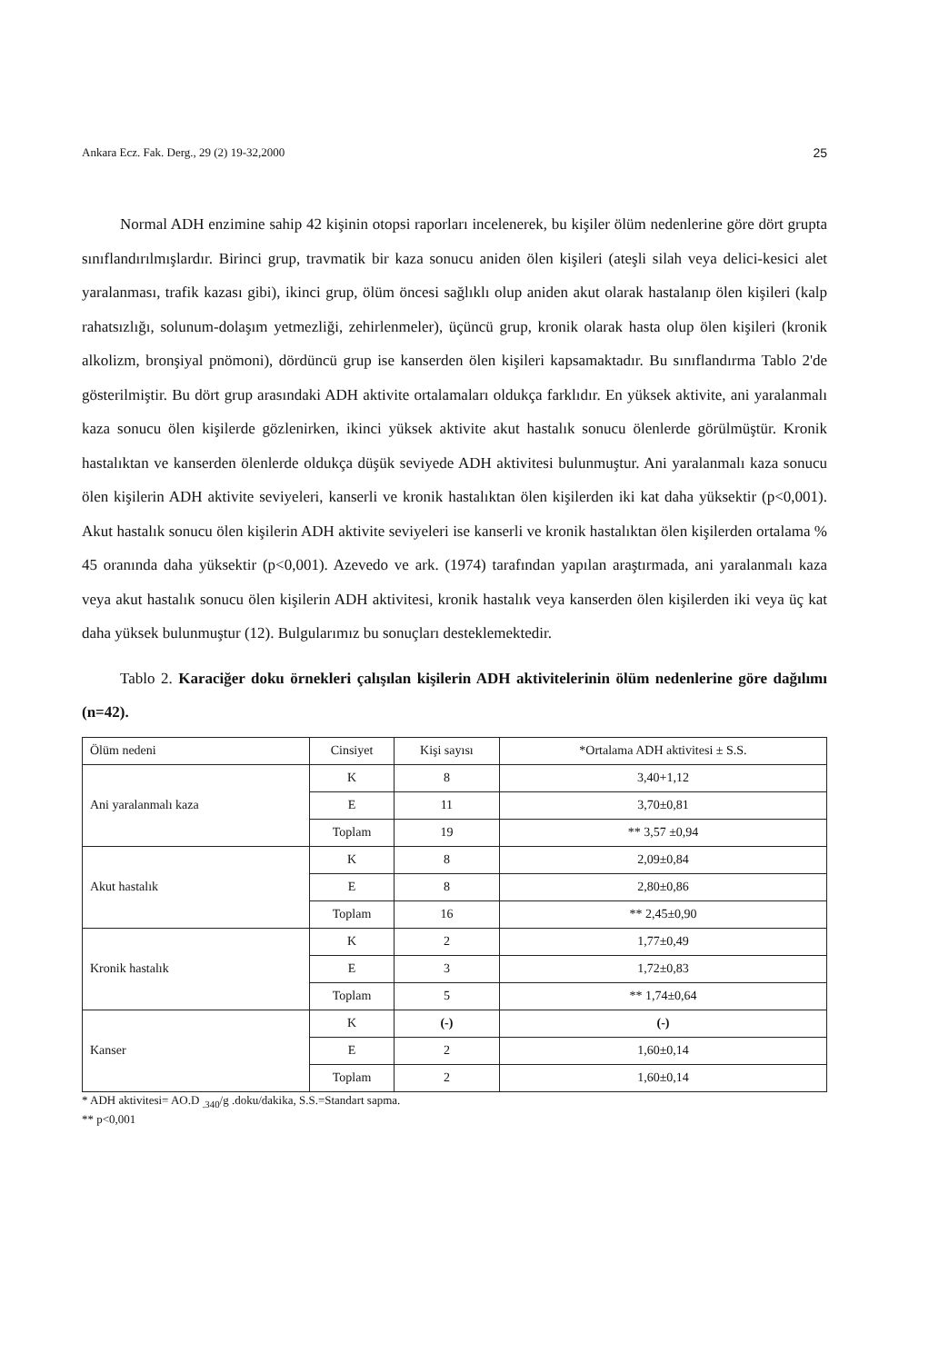Ankara Ecz. Fak. Derg., 29 (2) 19-32,2000 25
Normal ADH enzimine sahip 42 kişinin otopsi raporları incelenerek, bu kişiler ölüm nedenlerine göre dört grupta sınıflandırılmışlardır. Birinci grup, travmatik bir kaza sonucu aniden ölen kişileri (ateşli silah veya delici-kesici alet yaralanması, trafik kazası gibi), ikinci grup, ölüm öncesi sağlıklı olup aniden akut olarak hastalanıp ölen kişileri (kalp rahatsızlığı, solunum-dolaşım yetmezliği, zehirlenmeler), üçüncü grup, kronik olarak hasta olup ölen kişileri (kronik alkolizm, bronşiyal pnömoni), dördüncü grup ise kanserden ölen kişileri kapsamaktadır. Bu sınıflandırma Tablo 2'de gösterilmiştir. Bu dört grup arasındaki ADH aktivite ortalamaları oldukça farklıdır. En yüksek aktivite, ani yaralanmalı kaza sonucu ölen kişilerde gözlenirken, ikinci yüksek aktivite akut hastalık sonucu ölenlerde görülmüştür. Kronik hastalıktan ve kanserden ölenlerde oldukça düşük seviyede ADH aktivitesi bulunmuştur. Ani yaralanmalı kaza sonucu ölen kişilerin ADH aktivite seviyeleri, kanserli ve kronik hastalıktan ölen kişilerden iki kat daha yüksektir (p<0,001). Akut hastalık sonucu ölen kişilerin ADH aktivite seviyeleri ise kanserli ve kronik hastalıktan ölen kişilerden ortalama % 45 oranında daha yüksektir (p<0,001). Azevedo ve ark. (1974) tarafından yapılan araştırmada, ani yaralanmalı kaza veya akut hastalık sonucu ölen kişilerin ADH aktivitesi, kronik hastalık veya kanserden ölen kişilerden iki veya üç kat daha yüksek bulunmuştur (12). Bulgularımız bu sonuçları desteklemektedir.
Tablo 2. Karaciğer doku örnekleri çalışılan kişilerin ADH aktivitelerinin ölüm nedenlerine göre dağılımı (n=42).
| Ölüm nedeni | Cinsiyet | Kişi sayısı | *Ortalama ADH aktivitesi ± S.S. |
| Ani yaralanmalı kaza | K | 8 | 3,40+1,12 |
| | E | 11 | 3,70±0,81 |
| | Toplam | 19 | ** 3,57 ±0,94 |
| Akut hastalık | K | 8 | 2,09±0,84 |
| | E | 8 | 2,80±0,86 |
| | Toplam | 16 | ** 2,45±0,90 |
| Kronik hastalık | K | 2 | 1,77±0,49 |
| | E | 3 | 1,72±0,83 |
| | Toplam | 5 | ** 1,74±0,64 |
| Kanser | K | (-) | (-) |
| | E | 2 | 1,60±0,14 |
| | Toplam | 2 | 1,60±0,14 |
* ADH aktivitesi= AO.D <sub>.340</sub>/g .doku/dakika, S.S.=Standart sapma.
** p<0,001